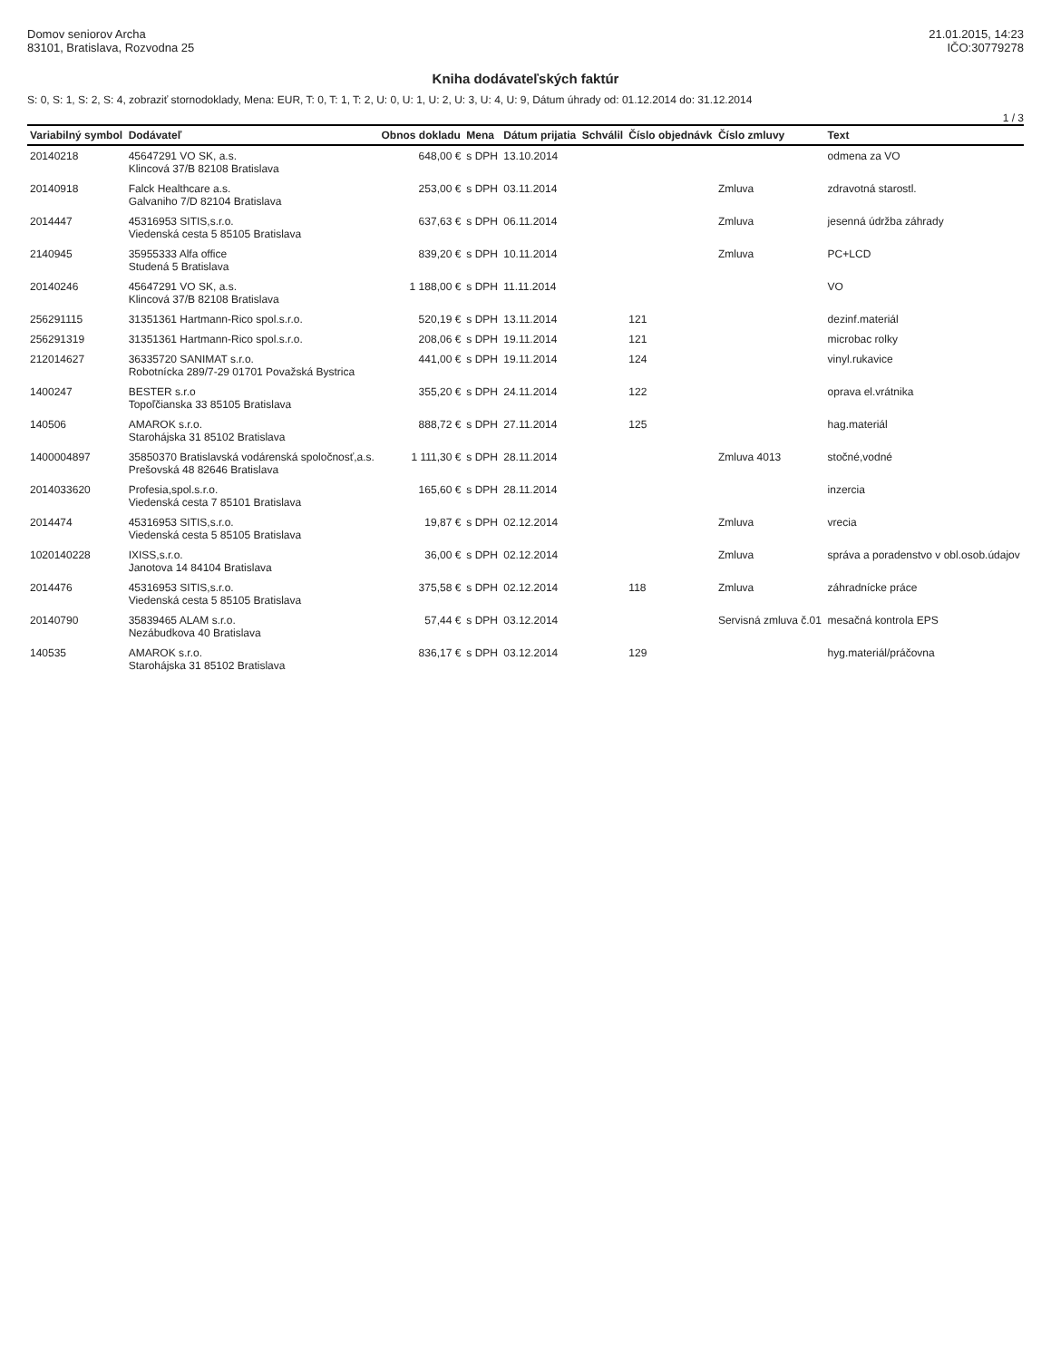Domov seniorov Archa
83101, Bratislava, Rozvodna 25
21.01.2015, 14:23
IČO:30779278
Kniha dodávateľských faktúr
S: 0, S: 1, S: 2, S: 4, zobraziť stornodoklady, Mena: EUR, T: 0, T: 1, T: 2, U: 0, U: 1, U: 2, U: 3, U: 4, U: 9, Dátum úhrady od: 01.12.2014 do: 31.12.2014
1 / 3
| Variabilný symbol | Dodávateľ | Obnos dokladu | Mena | Dátum prijatia | Schválil | Číslo objednávk | Číslo zmluvy | Text |
| --- | --- | --- | --- | --- | --- | --- | --- | --- |
| 20140218 | 45647291 VO SK, a.s. Klincová 37/B 82108 Bratislava | 648,00 € | s DPH | 13.10.2014 | | | | odmena za VO |
| 20140918 | Falck Healthcare a.s. Galvaniho 7/D 82104 Bratislava | 253,00 € | s DPH | 03.11.2014 | | | Zmluva | zdravotná starostl. |
| 2014447 | 45316953 SITIS,s.r.o. Viedenská cesta 5 85105 Bratislava | 637,63 € | s DPH | 06.11.2014 | | | Zmluva | jesenná údržba záhrady |
| 2140945 | 35955333 Alfa office Studená 5 Bratislava | 839,20 € | s DPH | 10.11.2014 | | | Zmluva | PC+LCD |
| 20140246 | 45647291 VO SK, a.s. Klincová 37/B 82108 Bratislava | 1 188,00 € | s DPH | 11.11.2014 | | | | VO |
| 256291115 | 31351361 Hartmann-Rico spol.s.r.o. | 520,19 € | s DPH | 13.11.2014 | | 121 | | dezinf.materiál |
| 256291319 | 31351361 Hartmann-Rico spol.s.r.o. | 208,06 € | s DPH | 19.11.2014 | | 121 | | microbac rolky |
| 212014627 | 36335720 SANIMAT s.r.o. Robotnícka 289/7-29 01701 Považská Bystrica | 441,00 € | s DPH | 19.11.2014 | | 124 | | vinyl.rukavice |
| 1400247 | BESTER s.r.o Topoľčianska 33 85105 Bratislava | 355,20 € | s DPH | 24.11.2014 | | 122 | | oprava el.vrátnika |
| 140506 | AMAROK s.r.o. Starohájska 31 85102 Bratislava | 888,72 € | s DPH | 27.11.2014 | | 125 | | hag.materiál |
| 1400004897 | 35850370 Bratislavská vodárenská spoločnosť,a.s. Prešovská 48 82646 Bratislava | 1 111,30 € | s DPH | 28.11.2014 | | | Zmluva 4013 | stočné,vodné |
| 2014033620 | Profesia,spol.s.r.o. Viedenská cesta 7 85101 Bratislava | 165,60 € | s DPH | 28.11.2014 | | | | inzercia |
| 2014474 | 45316953 SITIS,s.r.o. Viedenská cesta 5 85105 Bratislava | 19,87 € | s DPH | 02.12.2014 | | | Zmluva | vrecia |
| 1020140228 | IXISS,s.r.o. Janotova 14 84104 Bratislava | 36,00 € | s DPH | 02.12.2014 | | | Zmluva | správa a poradenstvo v obl.osob.údajov |
| 2014476 | 45316953 SITIS,s.r.o. Viedenská cesta 5 85105 Bratislava | 375,58 € | s DPH | 02.12.2014 | | 118 | Zmluva | záhradnícke práce |
| 20140790 | 35839465 ALAM s.r.o. Nezábudkova 40 Bratislava | 57,44 € | s DPH | 03.12.2014 | | | Servisná zmluva č.01 | mesačná kontrola EPS |
| 140535 | AMAROK s.r.o. Starohájska 31 85102 Bratislava | 836,17 € | s DPH | 03.12.2014 | | 129 | | hyg.materiál/práčovna |